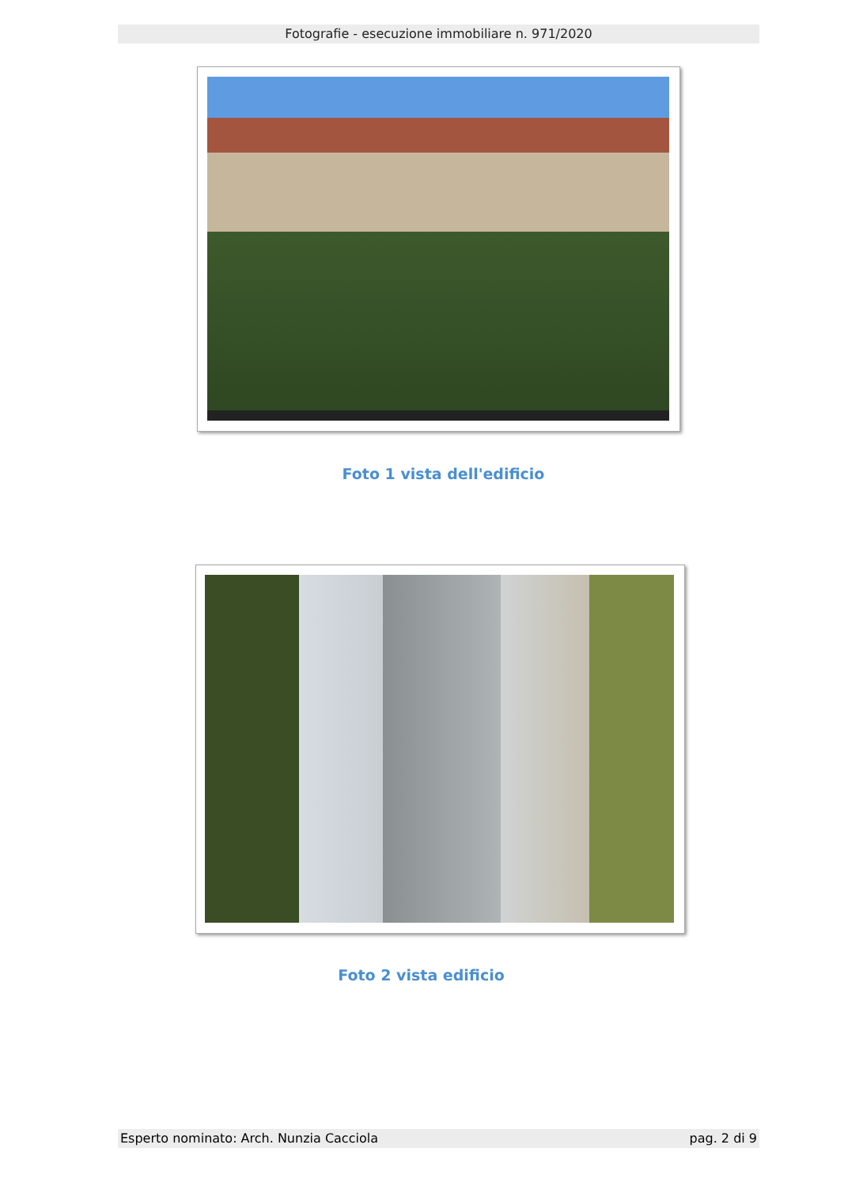Fotografie - esecuzione immobiliare n. 971/2020
Foto 1 vista dell'edificio
Foto 2 vista edificio
Esperto nominato: Arch. Nunzia Cacciola pag. 2 di 9